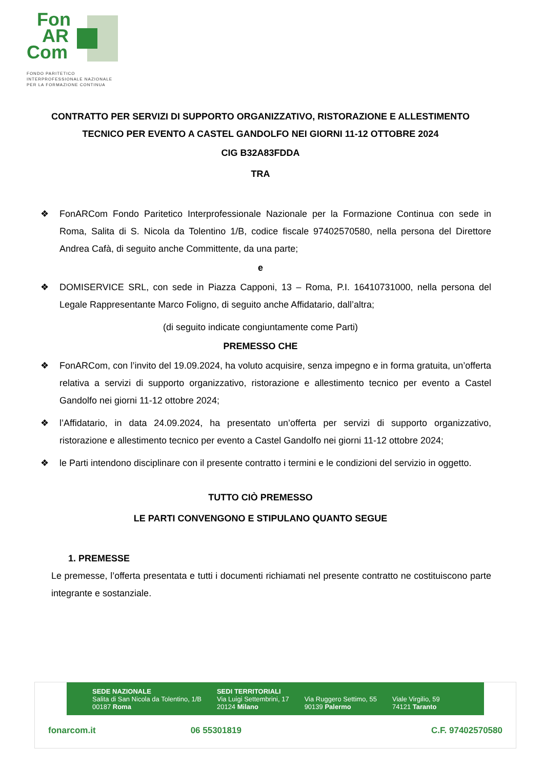Fon
AR
Com
FONDO PARITETICO
INTERPROFESSIONALE NAZIONALE
PER LA FORMAZIONE CONTINUA
CONTRATTO PER SERVIZI DI SUPPORTO ORGANIZZATIVO, RISTORAZIONE E ALLESTIMENTO TECNICO PER EVENTO A CASTEL GANDOLFO NEI GIORNI 11-12 OTTOBRE 2024
CIG B32A83FDDA
TRA
❖ FonARCom Fondo Paritetico Interprofessionale Nazionale per la Formazione Continua con sede in Roma, Salita di S. Nicola da Tolentino 1/B, codice fiscale 97402570580, nella persona del Direttore Andrea Cafà, di seguito anche Committente, da una parte;
e
❖ DOMISERVICE SRL, con sede in Piazza Capponi, 13 – Roma, P.I. 16410731000, nella persona del Legale Rappresentante Marco Foligno, di seguito anche Affidatario, dall’altra;
(di seguito indicate congiuntamente come Parti)
PREMESSO CHE
❖ FonARCom, con l’invito del 19.09.2024, ha voluto acquisire, senza impegno e in forma gratuita, un’offerta relativa a servizi di supporto organizzativo, ristorazione e allestimento tecnico per evento a Castel Gandolfo nei giorni 11-12 ottobre 2024;
❖ l’Affidatario, in data 24.09.2024, ha presentato un’offerta per servizi di supporto organizzativo, ristorazione e allestimento tecnico per evento a Castel Gandolfo nei giorni 11-12 ottobre 2024;
❖ le Parti intendono disciplinare con il presente contratto i termini e le condizioni del servizio in oggetto.
TUTTO CIÒ PREMESSO
LE PARTI CONVENGONO E STIPULANO QUANTO SEGUE
1. PREMESSE
Le premesse, l’offerta presentata e tutti i documenti richiamati nel presente contratto ne costituiscono parte integrante e sostanziale.
SEDE NAZIONALE
Salita di San Nicola da Tolentino, 1/B
00187 Roma
SEDI TERRITORIALI
Via Luigi Settembrini, 17
20124 Milano
Via Ruggero Settimo, 55
90139 Palermo
Viale Virgilio, 59
74121 Taranto
fonarcom.it 06 55301819 C.F. 97402570580